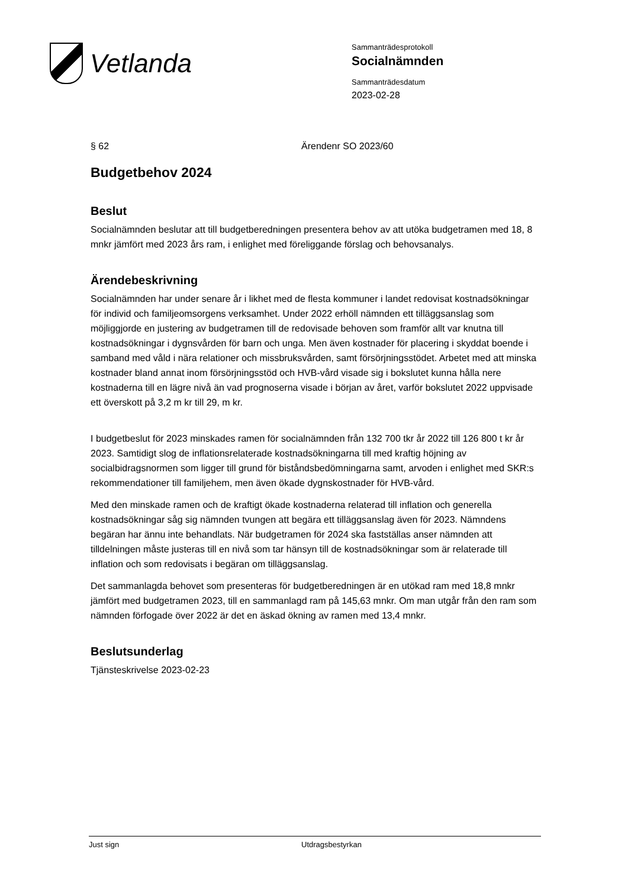Vetlanda
Sammanträdesprotokoll
Socialnämnden
Sammanträdesdatum
2023-02-28
§ 62 Ärendenr SO 2023/60
Budgetbehov 2024
Beslut
Socialnämnden beslutar att till budgetberedningen presentera behov av att utöka budgetramen med 18, 8 mnkr jämfört med 2023 års ram, i enlighet med föreliggande förslag och behovsanalys.
Ärendebeskrivning
Socialnämnden har under senare år i likhet med de flesta kommuner i landet redovisat kostnadsökningar för individ och familjeomsorgens verksamhet. Under 2022 erhöll nämnden ett tilläggsanslag som möjliggjorde en justering av budgetramen till de redovisade behoven som framför allt var knutna till kostnadsökningar i dygnsvården för barn och unga. Men även kostnader för placering i skyddat boende i samband med våld i nära relationer och missbruksvården, samt försörjningsstödet. Arbetet med att minska kostnader bland annat inom försörjningsstöd och HVB-vård visade sig i bokslutet kunna hålla nere kostnaderna till en lägre nivå än vad prognoserna visade i början av året, varför bokslutet 2022 uppvisade ett överskott på 3,2 m kr till 29, m kr.
I budgetbeslut för 2023 minskades ramen för socialnämnden från 132 700 tkr år 2022 till 126 800 t kr år 2023. Samtidigt slog de inflationsrelaterade kostnadsökningarna till med kraftig höjning av socialbidragsnormen som ligger till grund för biståndsbedömningarna samt, arvoden i enlighet med SKR:s rekommendationer till familjehem, men även ökade dygnskostnader för HVB-vård.
Med den minskade ramen och de kraftigt ökade kostnaderna relaterad till inflation och generella kostnadsökningar såg sig nämnden tvungen att begära ett tilläggsanslag även för 2023. Nämndens begäran har ännu inte behandlats. När budgetramen för 2024 ska fastställas anser nämnden att tilldelningen måste justeras till en nivå som tar hänsyn till de kostnadsökningar som är relaterade till inflation och som redovisats i begäran om tilläggsanslag.
Det sammanlagda behovet som presenteras för budgetberedningen är en utökad ram med 18,8 mnkr jämfört med budgetramen 2023, till en sammanlagd ram på 145,63 mnkr. Om man utgår från den ram som nämnden förfogade över 2022 är det en äskad ökning av ramen med 13,4 mnkr.
Beslutsunderlag
Tjänsteskrivelse 2023-02-23
Just sign Utdragsbestyrkan